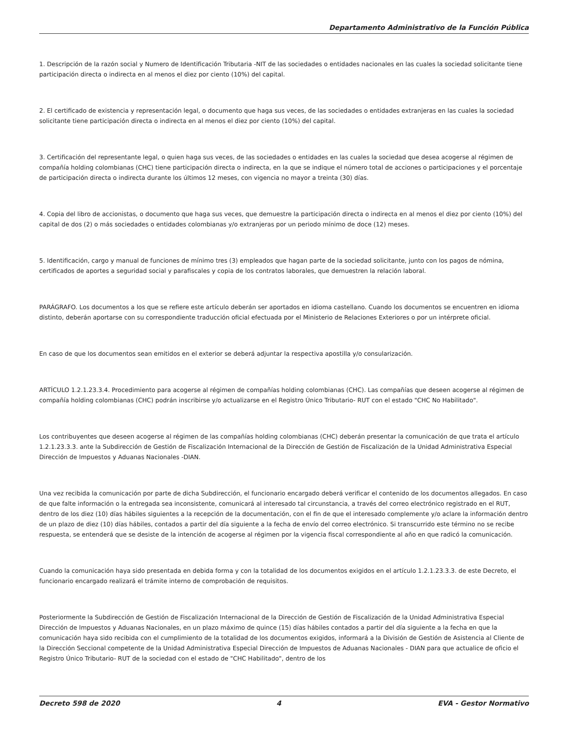Departamento Administrativo de la Función Pública
1. Descripción de la razón social y Numero de Identificación Tributaria -NIT de las sociedades o entidades nacionales en las cuales la sociedad solicitante tiene participación directa o indirecta en al menos el diez por ciento (10%) del capital.
2. El certificado de existencia y representación legal, o documento que haga sus veces, de las sociedades o entidades extranjeras en las cuales la sociedad solicitante tiene participación directa o indirecta en al menos el diez por ciento (10%) del capital.
3. Certificación del representante legal, o quien haga sus veces, de las sociedades o entidades en las cuales la sociedad que desea acogerse al régimen de compañía holding colombianas (CHC) tiene participación directa o indirecta, en la que se indique el número total de acciones o participaciones y el porcentaje de participación directa o indirecta durante los últimos 12 meses, con vigencia no mayor a treinta (30) días.
4. Copia del libro de accionistas, o documento que haga sus veces, que demuestre la participación directa o indirecta en al menos el diez por ciento (10%) del capital de dos (2) o más sociedades o entidades colombianas y/o extranjeras por un periodo mínimo de doce (12) meses.
5. Identificación, cargo y manual de funciones de mínimo tres (3) empleados que hagan parte de la sociedad solicitante, junto con los pagos de nómina, certificados de aportes a seguridad social y parafiscales y copia de los contratos laborales, que demuestren la relación laboral.
PARÁGRAFO. Los documentos a los que se refiere este artículo deberán ser aportados en idioma castellano. Cuando los documentos se encuentren en idioma distinto, deberán aportarse con su correspondiente traducción oficial efectuada por el Ministerio de Relaciones Exteriores o por un intérprete oficial.
En caso de que los documentos sean emitidos en el exterior se deberá adjuntar la respectiva apostilla y/o consularización.
ARTÍCULO 1.2.1.23.3.4. Procedimiento para acogerse al régimen de compañías holding colombianas (CHC). Las compañías que deseen acogerse al régimen de compañía holding colombianas (CHC) podrán inscribirse y/o actualizarse en el Registro Único Tributario- RUT con el estado "CHC No Habilitado".
Los contribuyentes que deseen acogerse al régimen de las compañías holding colombianas (CHC) deberán presentar la comunicación de que trata el artículo 1.2.1.23.3.3. ante la Subdirección de Gestión de Fiscalización Internacional de la Dirección de Gestión de Fiscalización de la Unidad Administrativa Especial Dirección de Impuestos y Aduanas Nacionales -DIAN.
Una vez recibida la comunicación por parte de dicha Subdirección, el funcionario encargado deberá verificar el contenido de los documentos allegados. En caso de que falte información o la entregada sea inconsistente, comunicará al interesado tal circunstancia, a través del correo electrónico registrado en el RUT, dentro de los diez (10) días hábiles siguientes a la recepción de la documentación, con el fin de que el interesado complemente y/o aclare la información dentro de un plazo de diez (10) días hábiles, contados a partir del día siguiente a la fecha de envío del correo electrónico. Si transcurrido este término no se recibe respuesta, se entenderá que se desiste de la intención de acogerse al régimen por la vigencia fiscal correspondiente al año en que radicó la comunicación.
Cuando la comunicación haya sido presentada en debida forma y con la totalidad de los documentos exigidos en el artículo 1.2.1.23.3.3. de este Decreto, el funcionario encargado realizará el trámite interno de comprobación de requisitos.
Posteriormente la Subdirección de Gestión de Fiscalización Internacional de la Dirección de Gestión de Fiscalización de la Unidad Administrativa Especial Dirección de Impuestos y Aduanas Nacionales, en un plazo máximo de quince (15) días hábiles contados a partir del día siguiente a la fecha en que la comunicación haya sido recibida con el cumplimiento de la totalidad de los documentos exigidos, informará a la División de Gestión de Asistencia al Cliente de la Dirección Seccional competente de la Unidad Administrativa Especial Dirección de Impuestos de Aduanas Nacionales - DIAN para que actualice de oficio el Registro Único Tributario- RUT de la sociedad con el estado de "CHC Habilitado", dentro de los
Decreto 598 de 2020 4 EVA - Gestor Normativo